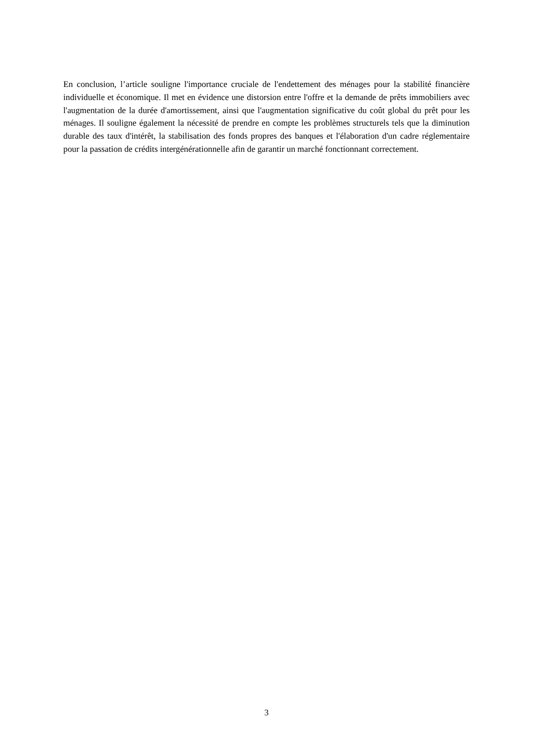En conclusion, l’article souligne l'importance cruciale de l'endettement des ménages pour la stabilité financière individuelle et économique. Il met en évidence une distorsion entre l'offre et la demande de prêts immobiliers avec l'augmentation de la durée d'amortissement, ainsi que l'augmentation significative du coût global du prêt pour les ménages. Il souligne également la nécessité de prendre en compte les problèmes structurels tels que la diminution durable des taux d'intérêt, la stabilisation des fonds propres des banques et l'élaboration d'un cadre réglementaire pour la passation de crédits intergénérationnelle afin de garantir un marché fonctionnant correctement.
3